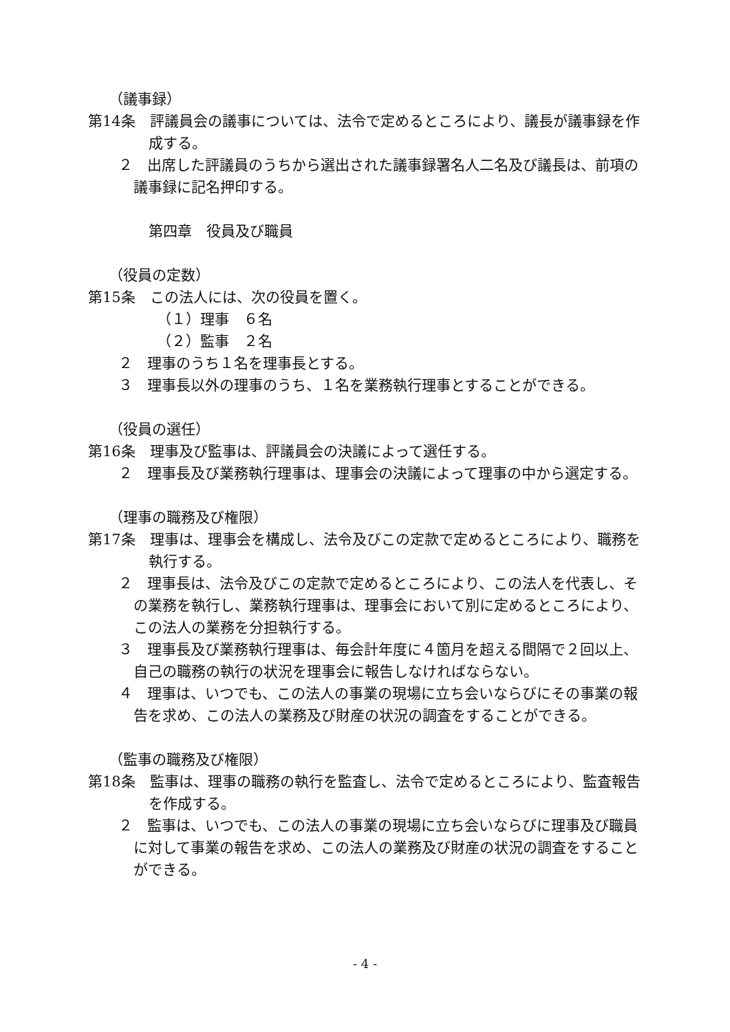（議事録）
第14条　評議員会の議事については、法令で定めるところにより、議長が議事録を作成する。
２　出席した評議員のうちから選出された議事録署名人二名及び議長は、前項の議事録に記名押印する。
第四章　役員及び職員
（役員の定数）
第15条　この法人には、次の役員を置く。
（１）理事　６名
（２）監事　２名
２　理事のうち１名を理事長とする。
３　理事長以外の理事のうち、１名を業務執行理事とすることができる。
（役員の選任）
第16条　理事及び監事は、評議員会の決議によって選任する。
２　理事長及び業務執行理事は、理事会の決議によって理事の中から選定する。
（理事の職務及び権限）
第17条　理事は、理事会を構成し、法令及びこの定款で定めるところにより、職務を執行する。
２　理事長は、法令及びこの定款で定めるところにより、この法人を代表し、その業務を執行し、業務執行理事は、理事会において別に定めるところにより、この法人の業務を分担執行する。
３　理事長及び業務執行理事は、毎会計年度に４箇月を超える間隔で２回以上、自己の職務の執行の状況を理事会に報告しなければならない。
４　理事は、いつでも、この法人の事業の現場に立ち会いならびにその事業の報告を求め、この法人の業務及び財産の状況の調査をすることができる。
（監事の職務及び権限）
第18条　監事は、理事の職務の執行を監査し、法令で定めるところにより、監査報告を作成する。
２　監事は、いつでも、この法人の事業の現場に立ち会いならびに理事及び職員に対して事業の報告を求め、この法人の業務及び財産の状況の調査をすることができる。
- 4 -